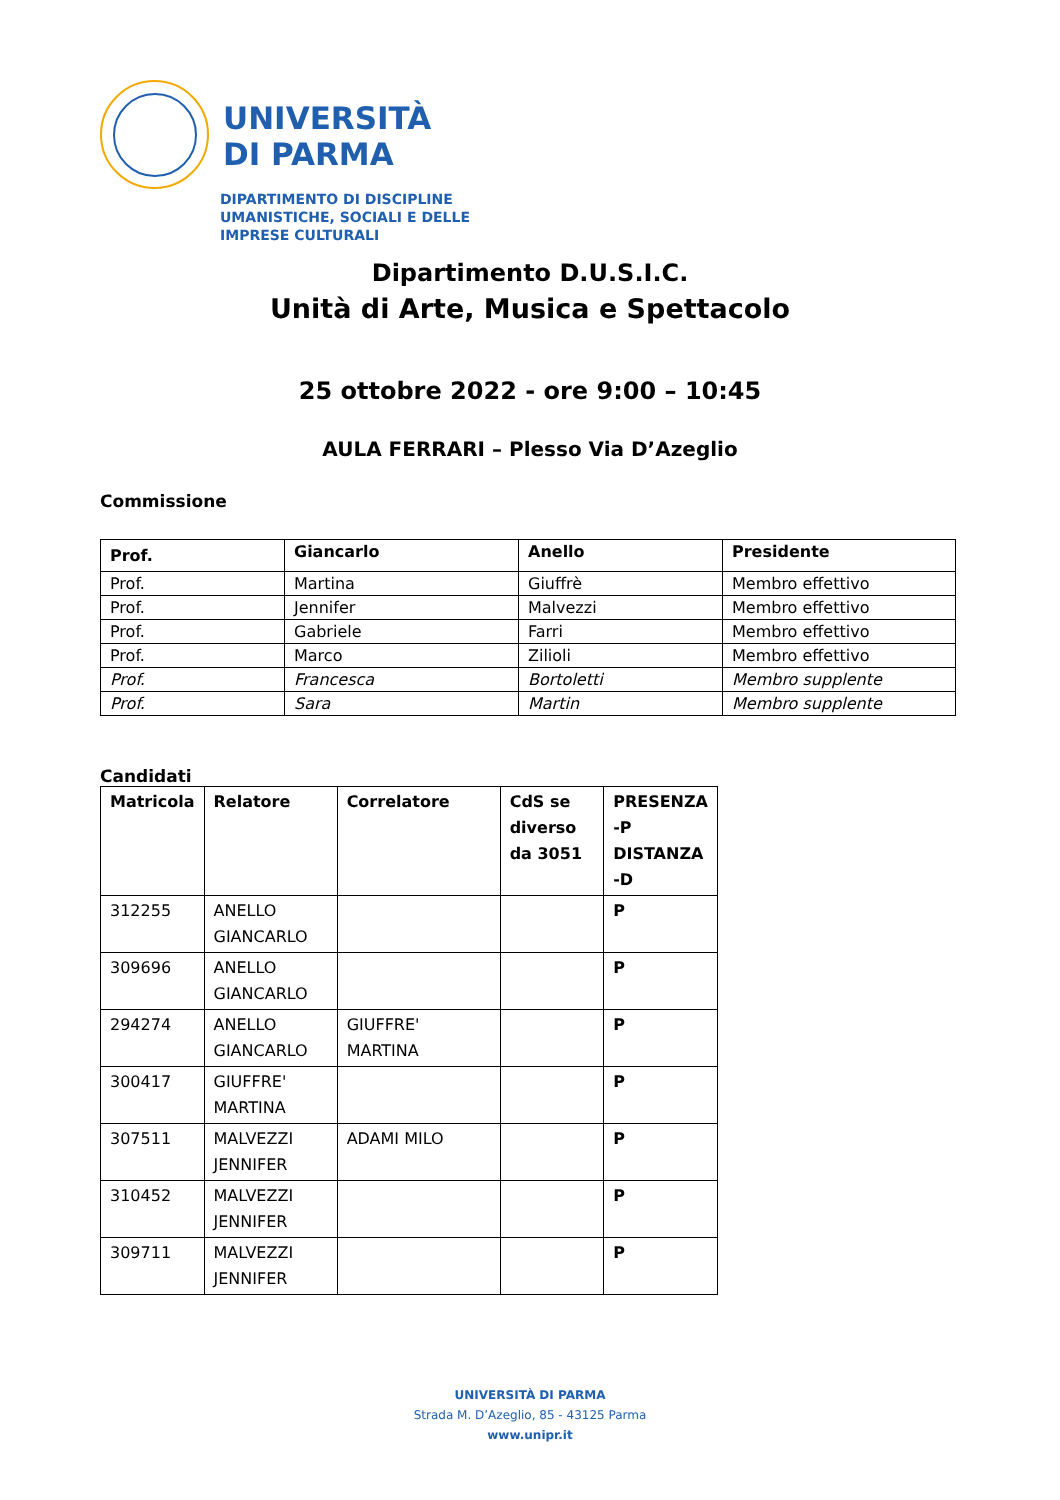UNIVERSITÀ
DI PARMA
DIPARTIMENTO DI DISCIPLINE
UMANISTICHE, SOCIALI E DELLE
IMPRESE CULTURALI
Dipartimento D.U.S.I.C.
Unità di Arte, Musica e Spettacolo
25 ottobre 2022 - ore 9:00 – 10:45
AULA FERRARI – Plesso Via D’Azeglio
Commissione
| Prof. | Giancarlo | Anello | Presidente |
| --- | --- | --- | --- |
| Prof. | Martina | Giuffrè | Membro effettivo |
| Prof. | Jennifer | Malvezzi | Membro effettivo |
| Prof. | Gabriele | Farri | Membro effettivo |
| Prof. | Marco | Zilioli | Membro effettivo |
| Prof. | Francesca | Bortoletti | Membro supplente |
| Prof. | Sara | Martin | Membro supplente |
Candidati
| Matricola | Relatore | Correlatore | CdS se diverso da 3051 | PRESENZA -P DISTANZA -D |
| --- | --- | --- | --- | --- |
| 312255 | ANELLO GIANCARLO | | | P |
| 309696 | ANELLO GIANCARLO | | | P |
| 294274 | ANELLO GIANCARLO | GIUFFRE' MARTINA | | P |
| 300417 | GIUFFRE' MARTINA | | | P |
| 307511 | MALVEZZI JENNIFER | ADAMI MILO | | P |
| 310452 | MALVEZZI JENNIFER | | | P |
| 309711 | MALVEZZI JENNIFER | | | P |
UNIVERSITÀ DI PARMA
Strada M. D’Azeglio, 85 - 43125 Parma
www.unipr.it